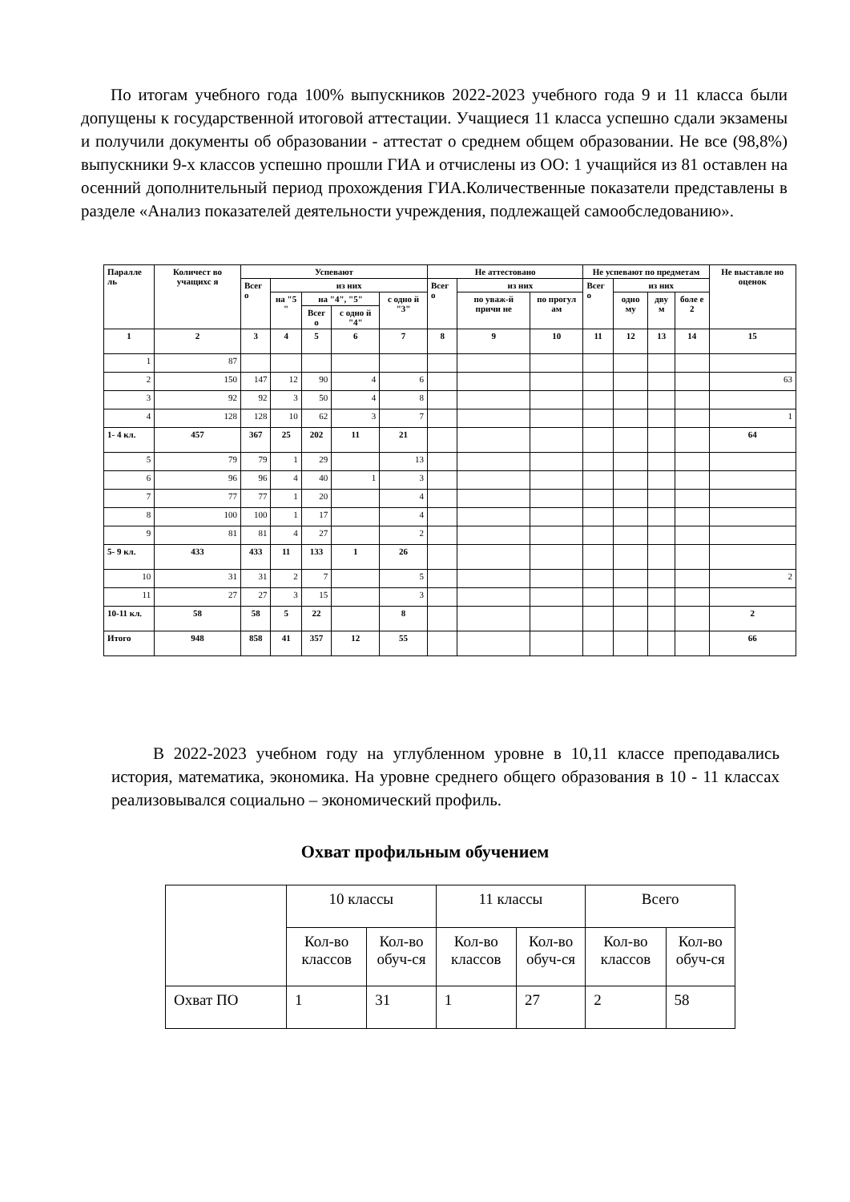По итогам учебного года 100% выпускников 2022-2023 учебного года 9 и 11 класса были допущены к государственной итоговой аттестации. Учащиеся 11 класса успешно сдали экзамены и получили документы об образовании - аттестат о среднем общем образовании. Не все (98,8%) выпускники 9-х классов успешно прошли ГИА и отчислены из ОО: 1 учащийся из 81 оставлен на осенний дополнительный период прохождения ГИА.Количественные показатели представлены в разделе «Анализ показателей деятельности учреждения, подлежащей самообследованию».
| Паралле ль | Количест во учащихс я | Успевают | | | | | Не аттестовано | | | Не успевают по предметам | | | | Не выставле но оценок |
| --- | --- | --- | --- | --- | --- | --- | --- | --- | --- | --- | --- | --- | --- | --- |
| | | Всег о | из них | | | | Всег о | из них | | Всег о | из них | | | |
| | | | на "5 " | на "4", "5" | | с одно й "3" | | по уваж-й причи не | по прогул ам | | одно му | дву м | боле е 2 | |
| | | | | Всег о | с одно й "4" | | | | | | | | | |
| 1 | 2 | 3 | 4 | 5 | 6 | 7 | 8 | 9 | 10 | 11 | 12 | 13 | 14 | 15 |
| 1 | 87 | | | | | | | | | | | | | |
| 2 | 150 | 147 | 12 | 90 | 4 | 6 | | | | | | | | 63 |
| 3 | 92 | 92 | 3 | 50 | 4 | 8 | | | | | | | | |
| 4 | 128 | 128 | 10 | 62 | 3 | 7 | | | | | | | | 1 |
| 1- 4 кл. | 457 | 367 | 25 | 202 | 11 | 21 | | | | | | | | 64 |
| 5 | 79 | 79 | 1 | 29 | | 13 | | | | | | | | |
| 6 | 96 | 96 | 4 | 40 | 1 | 3 | | | | | | | | |
| 7 | 77 | 77 | 1 | 20 | | 4 | | | | | | | | |
| 8 | 100 | 100 | 1 | 17 | | 4 | | | | | | | | |
| 9 | 81 | 81 | 4 | 27 | | 2 | | | | | | | | |
| 5- 9 кл. | 433 | 433 | 11 | 133 | 1 | 26 | | | | | | | | |
| 10 | 31 | 31 | 2 | 7 | | 5 | | | | | | | | 2 |
| 11 | 27 | 27 | 3 | 15 | | 3 | | | | | | | | |
| 10-11 кл. | 58 | 58 | 5 | 22 | | 8 | | | | | | | | 2 |
| Итого | 948 | 858 | 41 | 357 | 12 | 55 | | | | | | | | 66 |
В 2022-2023 учебном году на углубленном уровне в 10,11 классе преподавались история, математика, экономика. На уровне среднего общего образования в 10 - 11 классах реализовывался социально – экономический профиль.
Охват профильным обучением
| | 10 классы | | 11 классы | | Всего | |
| | Кол-во классов | Кол-во обуч-ся | Кол-во классов | Кол-во обуч-ся | Кол-во классов | Кол-во обуч-ся |
| Охват ПО | 1 | 31 | 1 | 27 | 2 | 58 |